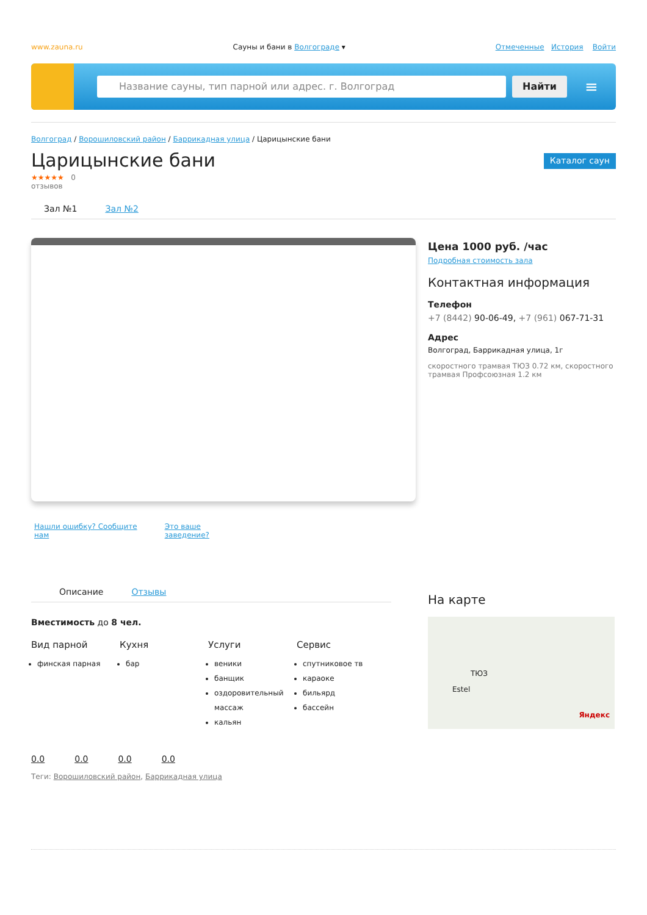www.zauna.ru Сауны и бани в Волгограде ▾ Отмеченные История Войти
Название сауны, тип парной или адрес. г. Волгоград
Найти
≡
Волгоград / Ворошиловский район / Баррикадная улица / Царицынские бани
Царицынские бани
Каталог саун
★★★★★ 0
отзывов
Зал №1 Зал №2
Нашли ошибку? Сообщите
нам Это ваше
заведение?
Цена 1000 руб. /час
Подробная стоимость зала
Контактная информация
Телефон
+7 (8442) 90-06-49, +7 (961) 067-71-31
Адрес
Волгоград, Баррикадная улица, 1г
скоростного трамвая ТЮЗ 0.72 км, скоростного трамвая Профсоюзная 1.2 км
Описание Отзывы
Вместимость до 8 чел.
Вид парной
финская парная
Кухня
бар
Услуги
веники
банщик
оздоровительный массаж
кальян
Сервис
спутниковое тв
караоке
бильярд
бассейн
0.0 0.0 0.0 0.0
Теги: Ворошиловский район, Баррикадная улица
На карте
ТЮЗ
Estel
Яндекс